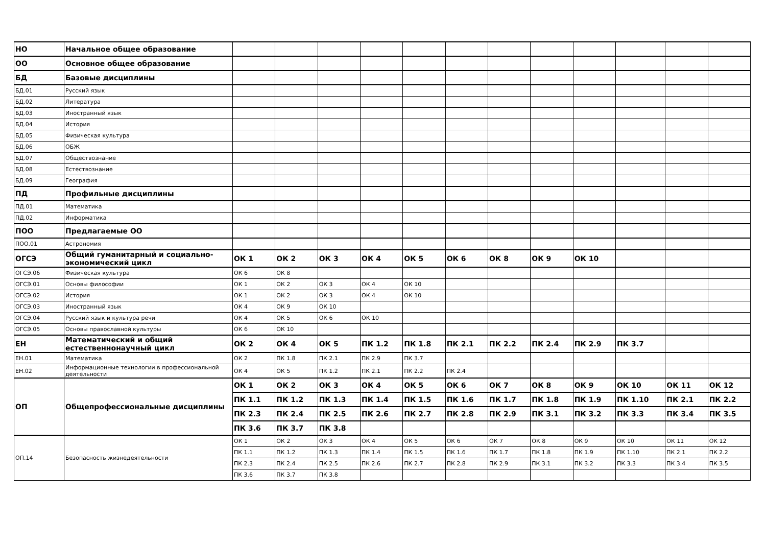| НО | Начальное общее образование | | | | | | | | | | | | |
| ОО | Основное общее образование | | | | | | | | | | | | |
| БД | Базовые дисциплины | | | | | | | | | | | | |
| БД.01 | Русский язык | | | | | | | | | | | | |
| БД.02 | Литература | | | | | | | | | | | | |
| БД.03 | Иностранный язык | | | | | | | | | | | | |
| БД.04 | История | | | | | | | | | | | | |
| БД.05 | Физическая культура | | | | | | | | | | | | |
| БД.06 | ОБЖ | | | | | | | | | | | | |
| БД.07 | Обществознание | | | | | | | | | | | | |
| БД.08 | Естествознание | | | | | | | | | | | | |
| БД.09 | География | | | | | | | | | | | | |
| ПД | Профильные дисциплины | | | | | | | | | | | | |
| ПД.01 | Математика | | | | | | | | | | | | |
| ПД.02 | Информатика | | | | | | | | | | | | |
| ПОО | Предлагаемые ОО | | | | | | | | | | | | |
| ПОО.01 | Астрономия | | | | | | | | | | | | |
| ОГСЭ | Общий гуманитарный и социально-экономический цикл | ОК 1 | ОК 2 | ОК 3 | ОК 4 | ОК 5 | ОК 6 | ОК 8 | ОК 9 | ОК 10 | | | |
| ОГСЭ.06 | Физическая культура | ОК 6 | ОК 8 | | | | | | | | | | |
| ОГСЭ.01 | Основы философии | ОК 1 | ОК 2 | ОК 3 | ОК 4 | ОК 10 | | | | | | | |
| ОГСЭ.02 | История | ОК 1 | ОК 2 | ОК 3 | ОК 4 | ОК 10 | | | | | | | |
| ОГСЭ.03 | Иностранный язык | ОК 4 | ОК 9 | ОК 10 | | | | | | | | | |
| ОГСЭ.04 | Русский язык и культура речи | ОК 4 | ОК 5 | ОК 6 | ОК 10 | | | | | | | | |
| ОГСЭ.05 | Основы православной культуры | ОК 6 | ОК 10 | | | | | | | | | | |
| ЕН | Математический и общий естественнонаучный цикл | ОК 2 | ОК 4 | ОК 5 | ПК 1.2 | ПК 1.8 | ПК 2.1 | ПК 2.2 | ПК 2.4 | ПК 2.9 | ПК 3.7 | | |
| ЕН.01 | Математика | ОК 2 | ПК 1.8 | ПК 2.1 | ПК 2.9 | ПК 3.7 | | | | | | | |
| ЕН.02 | Информационные технологии в профессиональной деятельности | ОК 4 | ОК 5 | ПК 1.2 | ПК 2.1 | ПК 2.2 | ПК 2.4 | | | | | | |
| ОП | Общепрофессиональные дисциплины | ОК 1 | ОК 2 | ОК 3 | ОК 4 | ОК 5 | ОК 6 | ОК 7 | ОК 8 | ОК 9 | ОК 10 | ОК 11 | ОК 12 |
| | | ПК 1.1 | ПК 1.2 | ПК 1.3 | ПК 1.4 | ПК 1.5 | ПК 1.6 | ПК 1.7 | ПК 1.8 | ПК 1.9 | ПК 1.10 | ПК 2.1 | ПК 2.2 |
| | | ПК 2.3 | ПК 2.4 | ПК 2.5 | ПК 2.6 | ПК 2.7 | ПК 2.8 | ПК 2.9 | ПК 3.1 | ПК 3.2 | ПК 3.3 | ПК 3.4 | ПК 3.5 |
| | | ПК 3.6 | ПК 3.7 | ПК 3.8 | | | | | | | | | |
| ОП.14 | Безопасность жизнедеятельности | ОК 1 | ОК 2 | ОК 3 | ОК 4 | ОК 5 | ОК 6 | ОК 7 | ОК 8 | ОК 9 | ОК 10 | ОК 11 | ОК 12 |
| | | ПК 1.1 | ПК 1.2 | ПК 1.3 | ПК 1.4 | ПК 1.5 | ПК 1.6 | ПК 1.7 | ПК 1.8 | ПК 1.9 | ПК 1.10 | ПК 2.1 | ПК 2.2 |
| | | ПК 2.3 | ПК 2.4 | ПК 2.5 | ПК 2.6 | ПК 2.7 | ПК 2.8 | ПК 2.9 | ПК 3.1 | ПК 3.2 | ПК 3.3 | ПК 3.4 | ПК 3.5 |
| | | ПК 3.6 | ПК 3.7 | ПК 3.8 | | | | | | | | | |